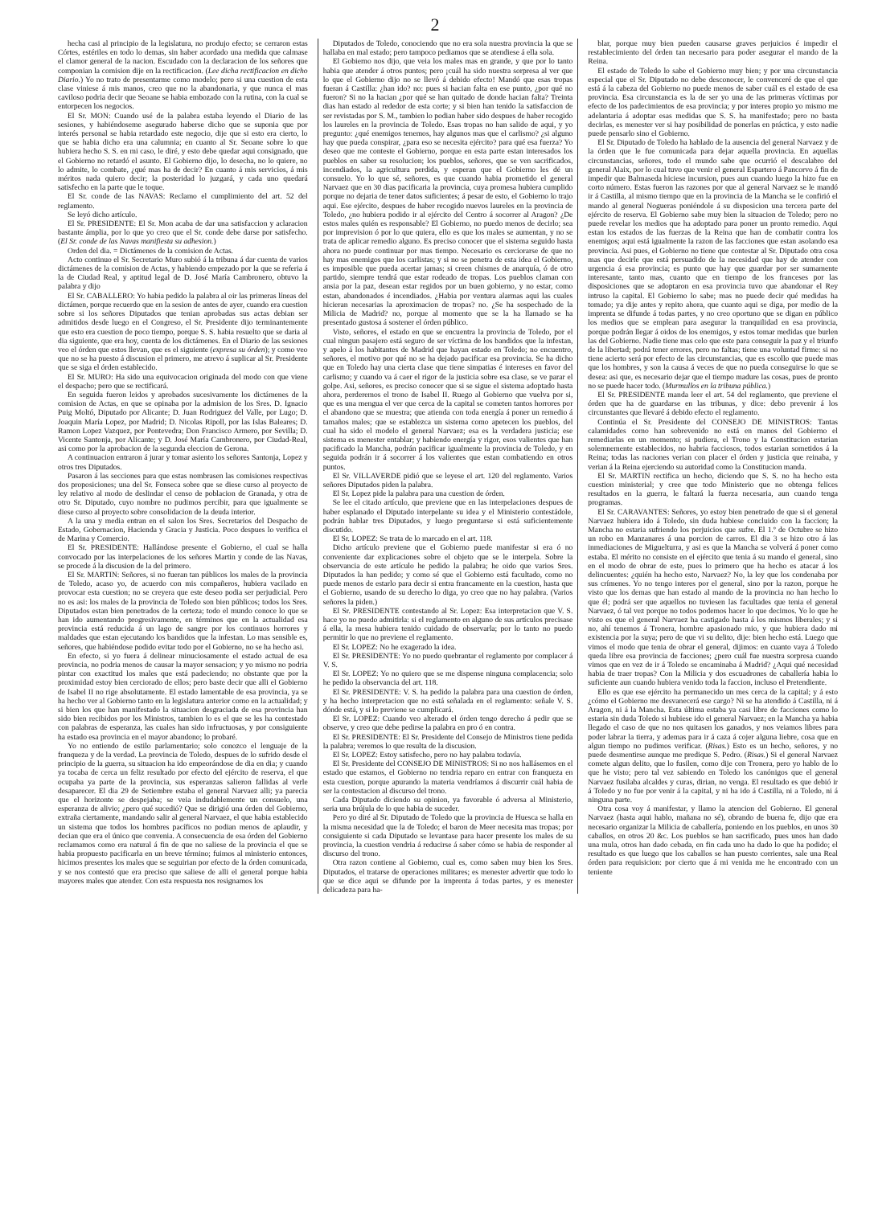2
hecha casi al principio de la legislatura, no produjo efecto; se cerraron estas Córtes, estériles en todo lo demas, sin haber acordado una medida que calmase el clamor general de la nacion. Escudado con la declaracion de los señores que componian la comision dije en la rectificacion. (Lee dicha rectificacion en dicho Diario.) Yo no trato de presentarme como modelo; pero si una cuestion de esta clase viniese á mis manos, creo que no la abandonaria, y que nunca el mas caviloso podria decir que Seoane se habia embozado con la rutina, con la cual se entorpecen los negocios.
El Sr. MON: Cuando usé de la palabra estaba leyendo el Diario de las sesiones, y habiéndoseme asegurado haberse dicho que se suponia que por interés personal se habia retardado este negocio, dije que si esto era cierto, lo que se habia dicho era una calumnia; en cuanto al Sr. Seoane sobre lo que hubiera hecho S. S. en mi caso, le diré, y esto debe quedar aqui consignado, que el Gobierno no retardó el asunto. El Gobierno dijo, lo desecha, no lo quiere, no lo admite, lo combate, ¿qué mas ha de decir? En cuanto á mis servicios, á mis méritos nada quiero decir; la posteridad lo juzgará, y cada uno quedará satisfecho en la parte que le toque.
El Sr. conde de las NAVAS: Reclamo el cumplimiento del art. 52 del reglamento.
Se leyó dicho artículo.
El Sr. PRESIDENTE: El Sr. Mon acaba de dar una satisfaccion y aclaracion bastante ámplia, por lo que yo creo que el Sr. conde debe darse por satisfecho. (El Sr. conde de las Navas manifiesta su adhesion.)
Orden del dia. = Dictámenes de la comision de Actas.
Acto continuo el Sr. Secretario Muro subió á la tribuna á dar cuenta de varios dictámenes de la comision de Actas, y habiendo empezado por la que se referia á la de Ciudad Real, y aptitud legal de D. José María Cambronero, obtuvo la palabra y dijo
El Sr. CABALLERO: Yo habia pedido la palabra al oir las primeras líneas del dictámen, porque recuerdo que en la sesion de antes de ayer, cuando era cuestion sobre si los señores Diputados que tenian aprobadas sus actas debian ser admitidos desde luego en el Congreso, el Sr. Presidente dijo terminantemente que esto era cuestion de poco tiempo, porque S. S. habia resuelto que se daria al dia siguiente, que era hoy, cuenta de los dictámenes. En el Diario de las sesiones veo el órden que estos llevan, que es el siguiente (expresa su órden); y como veo que no se ha puesto á discusion el primero, me atrevo á suplicar al Sr. Presidente que se siga el órden establecido.
El Sr. MURO: Ha sido una equivocacion originada del modo con que viene el despacho; pero que se rectificará.
En seguida fueron leidos y aprobados sucesivamente los dictámenes de la comision de Actas, en que se opinaba por la admision de los Sres. D. Ignacio Puig Moltó, Diputado por Alicante; D. Juan Rodriguez del Valle, por Lugo; D. Joaquin María Lopez, por Madrid; D. Nicolas Ripoll, por las Islas Baleares; D. Ramon Lopez Vazquez, por Pontevedra; Don Francisco Armero, por Sevilla; D. Vicente Santonja, por Alicante; y D. José María Cambronero, por Ciudad-Real, asi como por la aprobacion de la segunda eleccion de Gerona.
A continuacion entraron á jurar y tomar asiento los señores Santonja, Lopez y otros tres Diputados.
Pasaron á las secciones para que estas nombrasen las comisiones respectivas dos proposiciones; una del Sr. Fonseca sobre que se diese curso al proyecto de ley relativo al modo de deslindar el censo de poblacion de Granada, y otra de otro Sr. Diputado, cuyo nombre no pudimos percibir, para que igualmente se diese curso al proyecto sobre consolidacion de la deuda interior.
A la una y media entran en el salon los Sres. Secretarios del Despacho de Estado, Gobernacion, Hacienda y Gracia y Justicia. Poco despues lo verifica el de Marina y Comercio.
El Sr. PRESIDENTE: Hallándose presente el Gobierno, el cual se halla convocado por las interpelaciones de los señores Martin y conde de las Navas, se procede á la discusion de la del primero.
El Sr. MARTIN: Señores, si no fueran tan públicos los males de la provincia de Toledo, acaso yo, de acuerdo con mis compañeros, hubiera vacilado en provocar esta cuestion; no se creyera que este deseo podia ser perjudicial. Pero no es asi: los males de la provincia de Toledo son bien públicos; todos los Sres. Diputados estan bien penetrados de la certeza; todo el mundo conoce lo que se han ido aumentando progresivamente, en términos que en la actualidad esa provincia está reducida á un lago de sangre por los continuos horrores y maldades que estan ejecutando los bandidos que la infestan. Lo mas sensible es, señores, que habiéndose podido evitar todo por el Gobierno, no se ha hecho asi.
En efecto, si yo fuera á delinear minuciosamente el estado actual de esa provincia, no podria menos de causar la mayor sensacion; y yo mismo no podria pintar con exactitud los males que está padeciendo; no obstante que por la proximidad estoy bien cerciorado de ellos; pero baste decir que alli el Gobierno de Isabel II no rige absolutamente. El estado lamentable de esa provincia, ya se ha hecho ver al Gobierno tanto en la legislatura anterior como en la actualidad; y si bien los que han manifestado la situacion desgraciada de esa provincia han sido bien recibidos por los Ministros, tambien lo es el que se les ha contestado con palabras de esperanza, las cuales han sido infructuosas, y por consiguiente ha estado esa provincia en el mayor abandono; lo probaré.
Yo no entiendo de estilo parlamentario; solo conozco el lenguaje de la franqueza y de la verdad. La provincia de Toledo, despues de lo sufrido desde el principio de la guerra, su situacion ha ido empeorándose de dia en dia; y cuando ya tocaba de cerca un feliz resultado por efecto del ejército de reserva, el que ocupaba ya parte de la provincia, sus esperanzas salieron fallidas al verle desaparecer. El dia 29 de Setiembre estaba el general Narvaez alli; ya parecia que el horizonte se despejaba; se veia indudablemente un consuelo, una esperanza de alivio; ¿pero qué sucedió? Que se dirigió una órden del Gobierno, extraña ciertamente, mandando salir al general Narvaez, el que habia establecido un sistema que todos los hombres pacíficos no podian menos de aplaudir, y decian que era el único que convenia. A consecuencia de esa órden del Gobierno reclamamos como era natural á fin de que no saliese de la provincia el que se habia propuesto pacificarla en un breve término; fuimos al ministerio entonces, hicimos presentes los males que se seguirian por efecto de la órden comunicada, y se nos contestó que era preciso que saliese de alli el general porque habia mayores males que atender. Con esta respuesta nos resignamos los
Diputados de Toledo, conociendo que no era sola nuestra provincia la que se hallaba en mal estado; pero tampoco pediamos que se atendiese á ella sola.
El Gobierno nos dijo, que veia los males mas en grande, y que por lo tanto habia que atender á otros puntos; pero ¡cuál ha sido nuestra sorpresa al ver que lo que el Gobierno dijo no se llevó á debido efecto! Mandó que esas tropas fueran á Castilla: ¿han ido? no: pues si hacian falta en ese punto, ¿por qué no fueron? Si no la hacian ¿por qué se han quitado de donde hacian falta? Treinta dias han estado al rededor de esta corte; y si bien han tenido la satisfaccion de ser revistadas por S. M., tambien lo podian haber sido despues de haber recogido los laureles en la provincia de Toledo. Esas tropas no han salido de aqui, y yo pregunto: ¿qué enemigos tenemos, hay algunos mas que el carlismo? ¿si alguno hay que pueda conspirar, ¿para eso se necesita ejército? para qué esa fuerza? Yo deseo que me conteste el Gobierno, porque en esta parte estan interesados los pueblos en saber su resolucion; los pueblos, señores, que se ven sacrificados, incendiados, la agricultura perdida, y esperan que el Gobierno les dé un consuelo. Yo lo que sé, señores, es que cuando habia prometido el general Narvaez que en 30 dias pacificaria la provincia, cuya promesa hubiera cumplido porque no dejaria de tener datos suficientes; á pesar de esto, el Gobierno lo trajo aqui. Ese ejército, despues de haber recogido nuevos laureles en la provincia de Toledo, ¿no hubiera podido ir al ejército del Centro á socorrer al Aragon? ¿De estos males quién es responsable? El Gobierno, no puedo menos de decirlo; sea por imprevision ó por lo que quiera, ello es que los males se aumentan, y no se trata de aplicar remedio alguno. Es preciso conocer que el sistema seguido hasta ahora no puede continuar por mas tiempo. Necesario es cerciorarse de que no hay mas enemigos que los carlistas; y si no se penetra de esta idea el Gobierno, es imposible que pueda acertar jamas; si creen chismes de anarquía, ó de otro partido, siempre tendrá que estar rodeado de tropas. Los pueblos claman con ansia por la paz, desean estar regidos por un buen gobierno, y no estar, como estan, abandonados é incendiados. ¿Habia por ventura alarmas aqui las cuales hicieran necesarias la aproximacion de tropas? no. ¿Se ha sospechado de la Milicia de Madrid? no, porque al momento que se la ha llamado se ha presentado gustosa á sostener el órden público.
Visto, señores, el estado en que se encuentra la provincia de Toledo, por el cual ningun pasajero está seguro de ser víctima de los bandidos que la infestan, y apelo á los habitantes de Madrid que hayan estado en Toledo; no encuentro, señores, el motivo por qué no se ha dejado pacificar esa provincia. Se ha dicho que en Toledo hay una cierta clase que tiene simpatias é intereses en favor del carlismo; y cuando va á caer el rigor de la justicia sobre esa clase, se ve parar el golpe. Asi, señores, es preciso conocer que si se sigue el sistema adoptado hasta ahora, perderemos el trono de Isabel II. Ruego al Gobierno que vuelva por si, que es una mengua el ver que cerca de la capital se cometen tantos horrores por el abandono que se muestra; que atienda con toda energía á poner un remedio á tamaños males; que se establezca un sistema como apetecen los pueblos, del cual ha sido el modelo el general Narvaez; esa es la verdadera justicia; ese sistema es menester entablar; y habiendo energía y rigor, esos valientes que han pacificado la Mancha, podrán pacificar igualmente la provincia de Toledo, y en seguida podrán ir á socorrer á los valientes que estan combatiendo en otros puntos.
El Sr. VILLAVERDE pidió que se leyese el art. 120 del reglamento. Varios señores Diputados piden la palabra.
El Sr. Lopez pide la palabra para una cuestion de órden.
Se lee el citado artículo, que previene que en las interpelaciones despues de haber esplanado el Diputado interpelante su idea y el Ministerio contestádole, podrán hablar tres Diputados, y luego preguntarse si está suficientemente discutido.
El Sr. LOPEZ: Se trata de lo marcado en el art. 118.
Dicho artículo previene que el Gobierno puede manifestar si era ó no conveniente dar explicaciones sobre el objeto que se le interpela. Sobre la observancia de este artículo he pedido la palabra; he oido que varios Sres. Diputados la han pedido; y como sé que el Gobierno está facultado, como no puede menos de estarlo para decir si entra francamente en la cuestion, hasta que el Gobierno, usando de su derecho lo diga, yo creo que no hay palabra. (Varios señores la piden.)
El Sr. PRESIDENTE contestando al Sr. Lopez: Esa interpretacion que V. S. hace yo no puedo admitirla: si el reglamento en alguno de sus artículos precisase á ella, la mesa hubiera tenido cuidado de observarla; por lo tanto no puedo permitir lo que no previene el reglamento.
El Sr. LOPEZ: No he exagerado la idea.
El Sr. PRESIDENTE: Yo no puedo quebrantar el reglamento por complacer á V. S.
El Sr. LOPEZ: Yo no quiero que se me dispense ninguna complacencia; solo he pedido la observancia del art. 118.
El Sr. PRESIDENTE: V. S. ha pedido la palabra para una cuestion de órden, y ha hecho interpretacion que no está señalada en el reglamento: señale V. S. dónde está, y si lo previene se cumplicará.
El Sr. LOPEZ: Cuando veo alterado el órden tengo derecho á pedir que se observe, y creo que debe pedirse la palabra en pro ó en contra.
El Sr. PRESIDENTE: El Sr. Presidente del Consejo de Ministros tiene pedida la palabra; veremos lo que resulta de la discusion.
El Sr. LOPEZ: Estoy satisfecho, pero no hay palabra todavía.
El Sr. Presidente del CONSEJO DE MINISTROS: Si no nos hallásemos en el estado que estamos, el Gobierno no tendria reparo en entrar con franqueza en esta cuestion, porque apurando la materia vendríamos á discurrir cuál habia de ser la contestacion al discurso del trono.
Cada Diputado diciendo su opinion, ya favorable ó adversa al Ministerio, seria una brújula de lo que habia de suceder.
Pero yo diré al Sr. Diputado de Toledo que la provincia de Huesca se halla en la misma necesidad que la de Toledo; el baron de Meer necesita mas tropas; por consiguiente si cada Diputado se levantase para hacer presente los males de su provincia, la cuestion vendria á reducirse á saber cómo se habia de responder al discurso del trono.
Otra razon contiene al Gobierno, cual es, como saben muy bien los Sres. Diputados, el tratarse de operaciones militares; es menester advertir que todo lo que se dice aqui se difunde por la imprenta á todas partes, y es menester delicadeza para ha-
blar, porque muy bien pueden causarse graves perjuicios é impedir el restablecimiento del órden tan necesario para poder asegurar el mando de la Reina.
El estado de Toledo lo sabe el Gobierno muy bien; y por una circunstancia especial que el Sr. Diputado no debe desconocer, le convenceré de que el que está á la cabeza del Gobierno no puede menos de saber cuál es el estado de esa provincia. Esa circunstancia es la de ser yo una de las primeras víctimas por efecto de los padecimientos de esa provincia; y por interes propio yo mismo me adelantaria á adoptar esas medidas que S. S. ha manifestado; pero no basta decirlas, es menester ver si hay posibilidad de ponerlas en práctica, y esto nadie puede pensarlo sino el Gobierno.
El Sr. Diputado de Toledo ha hablado de la ausencia del general Narvaez y de la órden que le fue comunicada para dejar aquella provincia. En aquellas circunstancias, señores, todo el mundo sabe que ocurrió el descalabro del general Alaix, por lo cual tuvo que venir el general Espartero á Pancorvo á fin de impedir que Balmaseda hiciese incursion, pues aun cuando luego la hizo fue en corto número. Estas fueron las razones por que al general Narvaez se le mandó ir á Castilla, al mismo tiempo que en la provincia de la Mancha se le confirió el mando al general Nogueras poniéndole á su disposicion una tercera parte del ejército de reserva. El Gobierno sabe muy bien la situacion de Toledo; pero no puede revelar los medios que ha adoptado para poner un pronto remedio. Aqui estan los estados de las fuerzas de la Reina que han de combatir contra los enemigos; aqui está igualmente la razon de las facciones que estan asolando esa provincia. Asi pues, el Gobierno no tiene que contestar al Sr. Diputado otra cosa mas que decirle que está persuadido de la necesidad que hay de atender con urgencia á esa provincia; es punto que hay que guardar por ser sumamente interesante, tanto mas, cuanto que en tiempo de los franceses por las disposiciones que se adoptaron en esa provincia tuvo que abandonar el Rey intruso la capital. El Gobierno lo sabe; mas no puede decir qué medidas ha tomado; ya dije antes y repito ahora, que cuanto aqui se diga, por medio de la imprenta se difunde á todas partes, y no creo oportuno que se digan en público los medios que se emplean para asegurar la tranquilidad en esa provincia, porque podrán llegar á oidos de los enemigos, y estos tomar medidas que burlen las del Gobierno. Nadie tiene mas celo que este para conseguir la paz y el triunfo de la libertad; podrá tener errores, pero no faltas; tiene una voluntad firme: si no tiene acierto será por efecto de las circunstancias, que es escollo que puede mas que los hombres, y son la causa á veces de que no pueda conseguirse lo que se desea: asi que, es necesario dejar que el tiempo madure las cosas, pues de pronto no se puede hacer todo. (Murmullos en la tribuna pública.)
El Sr. PRESIDENTE manda leer el art. 54 del reglamento, que previene el órden que ha de guardarse en las tribunas, y dice: debo prevenir á los circunstantes que llevaré á debido efecto el reglamento.
Continúa el Sr. Presidente del CONSEJO DE MINISTROS: Tantas calamidades como han sobrevenido no está en manos del Gobierno el remediarlas en un momento; si pudiera, el Trono y la Constitucion estarian solemnemente establecidos, no habria facciosos, todos estarian sometidos á la Reina; todas las naciones verian con placer el órden y justicia que reinaba, y verian á la Reina ejerciendo su autoridad como la Constitucion manda.
El Sr. MARTIN rectifica un hecho, diciendo que S. S. no ha hecho esta cuestion ministerial; y cree que todo Ministerio que no obtenga felices resultados en la guerra, le faltará la fuerza necesaria, aun cuando tenga programas.
El Sr. CARAVANTES: Señores, yo estoy bien penetrado de que si el general Narvaez hubiera ido á Toledo, sin duda hubiese concluido con la faccion; la Mancha no estaria sufriendo los perjuicios que sufre. El 1.º de Octubre se hizo un robo en Manzanares á una porcion de carros. El dia 3 se hizo otro á las inmediaciones de Miguelturra, y asi es que la Mancha se volverá á poner como estaba. El mérito no consiste en el ejército que tenia á su mando el general, sino en el modo de obrar de este, pues lo primero que ha hecho es atacar á los delincuentes: ¿quién ha hecho esto, Narvaez? No, la ley que los condenaba por sus crímenes. Yo no tengo interes por el general, sino por la razon, porque he visto que los demas que han estado al mando de la provincia no han hecho lo que él; podrá ser que aquellos no tuviesen las facultades que tenia el general Narvaez, ó tal vez porque no todos podemos hacer lo que decimos. Yo lo que he visto es que el general Narvaez ha castigado hasta á los mismos liberales; y si no, ahí tenemos á Tronera, hombre apasionado mio, y que hubiera dado mi existencia por la suya; pero de que vi su delito, dije: bien hecho está. Luego que vimos el modo que tenia de obrar el general, dijimos: en cuanto vaya á Toledo queda libre esa provincia de facciones; ¿pero cuál fue nuestra sorpresa cuando vimos que en vez de ir á Toledo se encaminaba á Madrid? ¿Aqui qué necesidad habia de traer tropas? Con la Milicia y dos escuadrones de caballería habia lo suficiente aun cuando hubiera venido toda la faccion, incluso el Pretendiente.
Ello es que ese ejército ha permanecido un mes cerca de la capital; y á esto ¿cómo el Gobierno me desvanecerá ese cargo? Ni se ha atendido á Castilla, ni á Aragon, ni á la Mancha. Esta última estaba ya casi libre de facciones como lo estaria sin duda Toledo si hubiese ido el general Narvaez; en la Mancha ya habia llegado el caso de que no nos quitasen los ganados, y nos veiamos libres para poder labrar la tierra, y ademas para ir á caza á cojer alguna liebre, cosa que en algun tiempo no pudimos verificar. (Risas.) Esto es un hecho, señores, y no puede desmentirse aunque me predique S. Pedro. (Risas.) Si el general Narvaez comete algun delito, que lo fusilen, como dije con Tronera, pero yo hablo de lo que he visto; pero tal vez sabiendo en Toledo los canónigos que el general Narvaez fusilaba alcaldes y curas, dirian, no venga. El resultado es que debió ir á Toledo y no fue por venir á la capital, y ni ha ido á Castilla, ni a Toledo, ni á ninguna parte.
Otra cosa voy á manifestar, y llamo la atencion del Gobierno. El general Narvaez (hasta aqui hablo, mañana no sé), obrando de buena fe, dijo que era necesario organizar la Milicia de caballería, poniendo en los pueblos, en unos 30 caballos, en otros 20 &c. Los pueblos se han sacrificado, pues unos han dado una mula, otros han dado cebada, en fin cada uno ha dado lo que ha podido; el resultado es que luego que los caballos se han puesto corrientes, sale una Real órden para requisicion: por cierto que á mi venida me he encontrado con un teniente